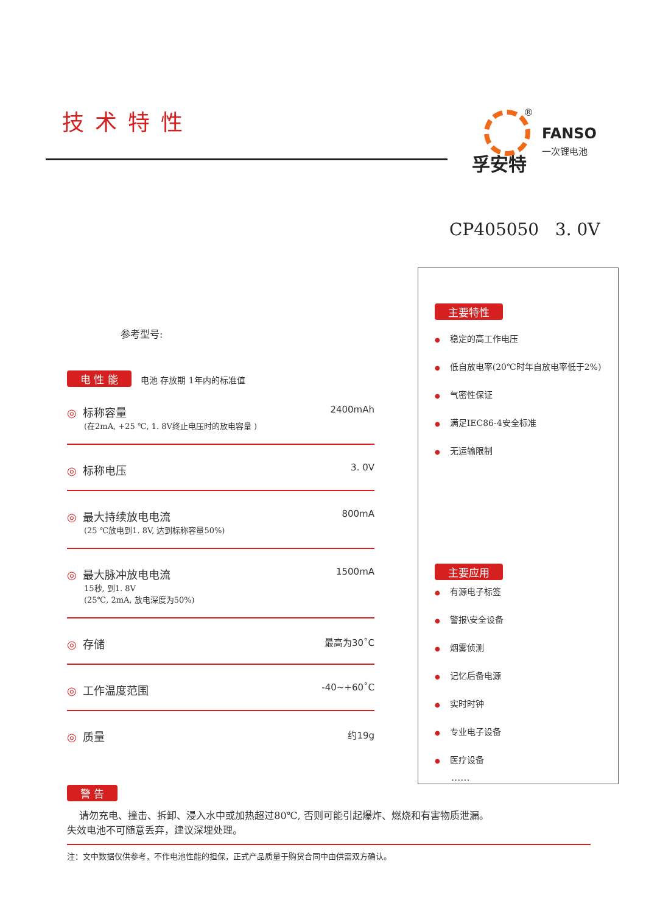技术特性
®
FANSO
一次锂电池
孚安特
CP405050 3. 0V
参考型号:
电 性 能 电池 存放期 1年内的标准值
◎ 标称容量
(在2mA, +25 ℃, 1. 8V终止电压时的放电容量 )
2400mAh
◎ 标称电压
3. 0V
◎ 最大持续放电电流
(25 ℃放电到1. 8V, 达到标称容量50%)
800mA
◎ 最大脉冲放电电流
15秒, 到1. 8V
(25℃, 2mA, 放电深度为50%)
1500mA
◎ 存储
最高为30˚C
◎ 工作温度范围
-40~+60˚C
◎ 质量
约19g
主要特性
稳定的高工作电压
低自放电率(20℃时年自放电率低于2%)
气密性保证
满足IEC86-4安全标准
无运输限制
主要应用
有源电子标签
警报\安全设备
烟雾侦测
记忆后备电源
实时时钟
专业电子设备
医疗设备
......
警 告
请勿充电、撞击、拆卸、浸入水中或加热超过80℃, 否则可能引起爆炸、燃烧和有害物质泄漏。
失效电池不可随意丢弃，建议深埋处理。
注：文中数据仅供参考，不作电池性能的担保，正式产品质量于购货合同中由供需双方确认。